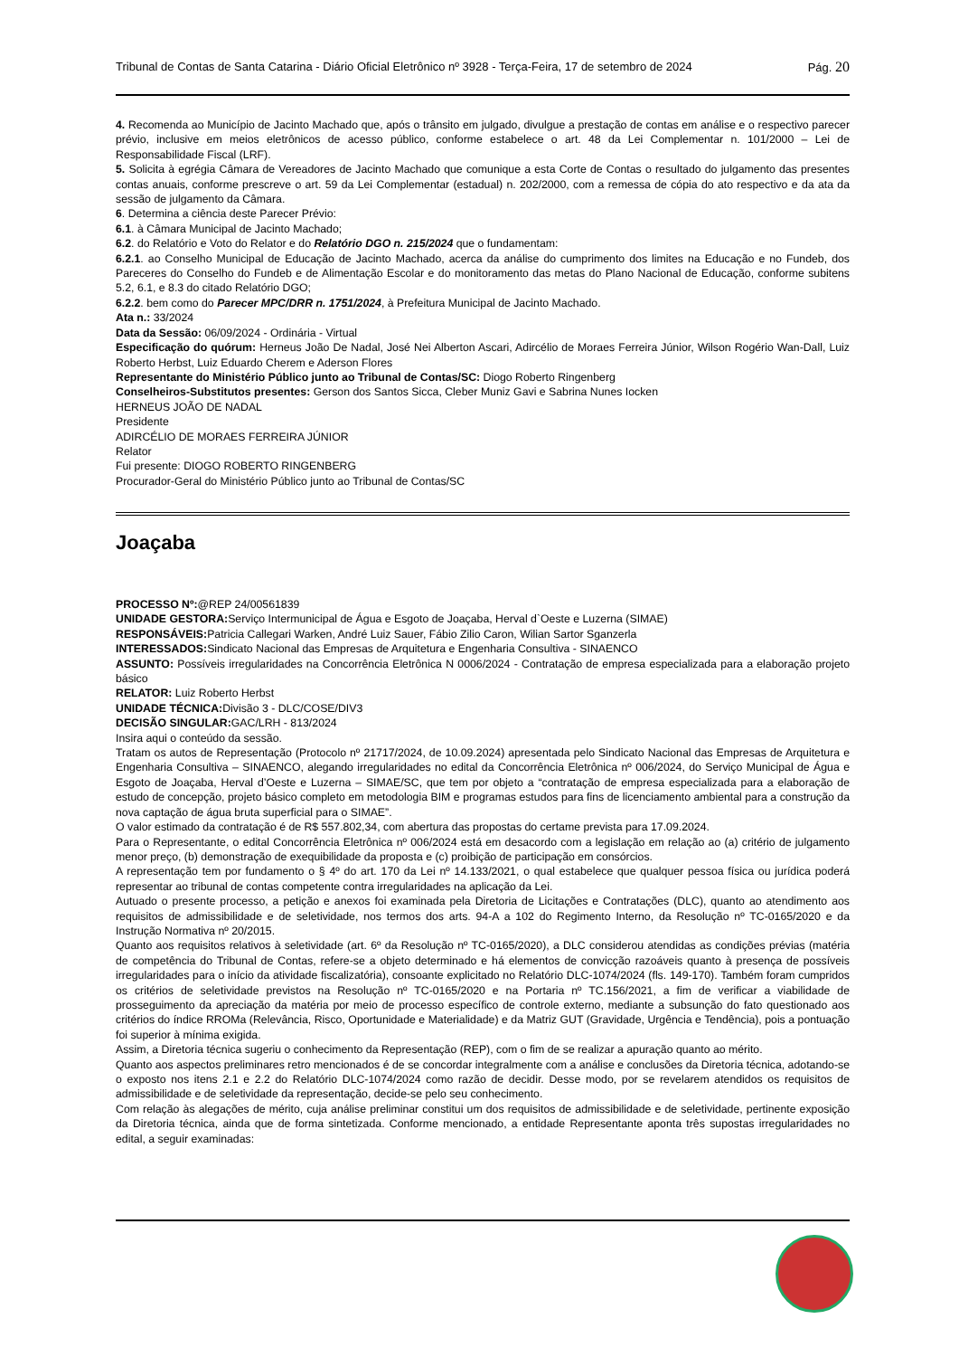Tribunal de Contas de Santa Catarina - Diário Oficial Eletrônico nº 3928 - Terça-Feira, 17 de setembro de 2024 Pág. 20
4. Recomenda ao Município de Jacinto Machado que, após o trânsito em julgado, divulgue a prestação de contas em análise e o respectivo parecer prévio, inclusive em meios eletrônicos de acesso público, conforme estabelece o art. 48 da Lei Complementar n. 101/2000 – Lei de Responsabilidade Fiscal (LRF).
5. Solicita à egrégia Câmara de Vereadores de Jacinto Machado que comunique a esta Corte de Contas o resultado do julgamento das presentes contas anuais, conforme prescreve o art. 59 da Lei Complementar (estadual) n. 202/2000, com a remessa de cópia do ato respectivo e da ata da sessão de julgamento da Câmara.
6. Determina a ciência deste Parecer Prévio:
6.1. à Câmara Municipal de Jacinto Machado;
6.2. do Relatório e Voto do Relator e do Relatório DGO n. 215/2024 que o fundamentam:
6.2.1. ao Conselho Municipal de Educação de Jacinto Machado, acerca da análise do cumprimento dos limites na Educação e no Fundeb, dos Pareceres do Conselho do Fundeb e de Alimentação Escolar e do monitoramento das metas do Plano Nacional de Educação, conforme subitens 5.2, 6.1, e 8.3 do citado Relatório DGO;
6.2.2. bem como do Parecer MPC/DRR n. 1751/2024, à Prefeitura Municipal de Jacinto Machado.
Ata n.: 33/2024
Data da Sessão: 06/09/2024 - Ordinária - Virtual
Especificação do quórum: Herneus João De Nadal, José Nei Alberton Ascari, Adircélio de Moraes Ferreira Júnior, Wilson Rogério Wan-Dall, Luiz Roberto Herbst, Luiz Eduardo Cherem e Aderson Flores
Representante do Ministério Público junto ao Tribunal de Contas/SC: Diogo Roberto Ringenberg
Conselheiros-Substitutos presentes: Gerson dos Santos Sicca, Cleber Muniz Gavi e Sabrina Nunes Iocken
HERNEUS JOÃO DE NADAL
Presidente
ADIRCÉLIO DE MORAES FERREIRA JÚNIOR
Relator
Fui presente: DIOGO ROBERTO RINGENBERG
Procurador-Geral do Ministério Público junto ao Tribunal de Contas/SC
Joaçaba
PROCESSO Nº:@REP 24/00561839
UNIDADE GESTORA: Serviço Intermunicipal de Água e Esgoto de Joaçaba, Herval d`Oeste e Luzerna (SIMAE)
RESPONSÁVEIS: Patricia Callegari Warken, André Luiz Sauer, Fábio Zilio Caron, Wilian Sartor Sganzerla
INTERESSADOS: Sindicato Nacional das Empresas de Arquitetura e Engenharia Consultiva - SINAENCO
ASSUNTO: Possíveis irregularidades na Concorrência Eletrônica N 0006/2024 - Contratação de empresa especializada para a elaboração projeto básico
RELATOR: Luiz Roberto Herbst
UNIDADE TÉCNICA: Divisão 3 - DLC/COSE/DIV3
DECISÃO SINGULAR: GAC/LRH - 813/2024
Insira aqui o conteúdo da sessão.
Tratam os autos de Representação (Protocolo nº 21717/2024, de 10.09.2024) apresentada pelo Sindicato Nacional das Empresas de Arquitetura e Engenharia Consultiva – SINAENCO, alegando irregularidades no edital da Concorrência Eletrônica nº 006/2024, do Serviço Municipal de Água e Esgoto de Joaçaba, Herval d’Oeste e Luzerna – SIMAE/SC, que tem por objeto a “contratação de empresa especializada para a elaboração de estudo de concepção, projeto básico completo em metodologia BIM e programas estudos para fins de licenciamento ambiental para a construção da nova captação de água bruta superficial para o SIMAE”.
O valor estimado da contratação é de R$ 557.802,34, com abertura das propostas do certame prevista para 17.09.2024.
Para o Representante, o edital Concorrência Eletrônica nº 006/2024 está em desacordo com a legislação em relação ao (a) critério de julgamento menor preço, (b) demonstração de exequibilidade da proposta e (c) proibição de participação em consórcios.
A representação tem por fundamento o § 4º do art. 170 da Lei nº 14.133/2021, o qual estabelece que qualquer pessoa física ou jurídica poderá representar ao tribunal de contas competente contra irregularidades na aplicação da Lei.
Autuado o presente processo, a petição e anexos foi examinada pela Diretoria de Licitações e Contratações (DLC), quanto ao atendimento aos requisitos de admissibilidade e de seletividade, nos termos dos arts. 94-A a 102 do Regimento Interno, da Resolução nº TC-0165/2020 e da Instrução Normativa nº 20/2015.
Quanto aos requisitos relativos à seletividade (art. 6º da Resolução nº TC-0165/2020), a DLC considerou atendidas as condições prévias (matéria de competência do Tribunal de Contas, refere-se a objeto determinado e há elementos de convicção razoáveis quanto à presença de possíveis irregularidades para o início da atividade fiscalizatória), consoante explicitado no Relatório DLC-1074/2024 (fls. 149-170). Também foram cumpridos os critérios de seletividade previstos na Resolução nº TC-0165/2020 e na Portaria nº TC.156/2021, a fim de verificar a viabilidade de prosseguimento da apreciação da matéria por meio de processo específico de controle externo, mediante a subsunção do fato questionado aos critérios do índice RROMa (Relevância, Risco, Oportunidade e Materialidade) e da Matriz GUT (Gravidade, Urgência e Tendência), pois a pontuação foi superior à mínima exigida.
Assim, a Diretoria técnica sugeriu o conhecimento da Representação (REP), com o fim de se realizar a apuração quanto ao mérito.
Quanto aos aspectos preliminares retro mencionados é de se concordar integralmente com a análise e conclusões da Diretoria técnica, adotando-se o exposto nos itens 2.1 e 2.2 do Relatório DLC-1074/2024 como razão de decidir. Desse modo, por se revelarem atendidos os requisitos de admissibilidade e de seletividade da representação, decide-se pelo seu conhecimento.
Com relação às alegações de mérito, cuja análise preliminar constitui um dos requisitos de admissibilidade e de seletividade, pertinente exposição da Diretoria técnica, ainda que de forma sintetizada. Conforme mencionado, a entidade Representante aponta três supostas irregularidades no edital, a seguir examinadas: